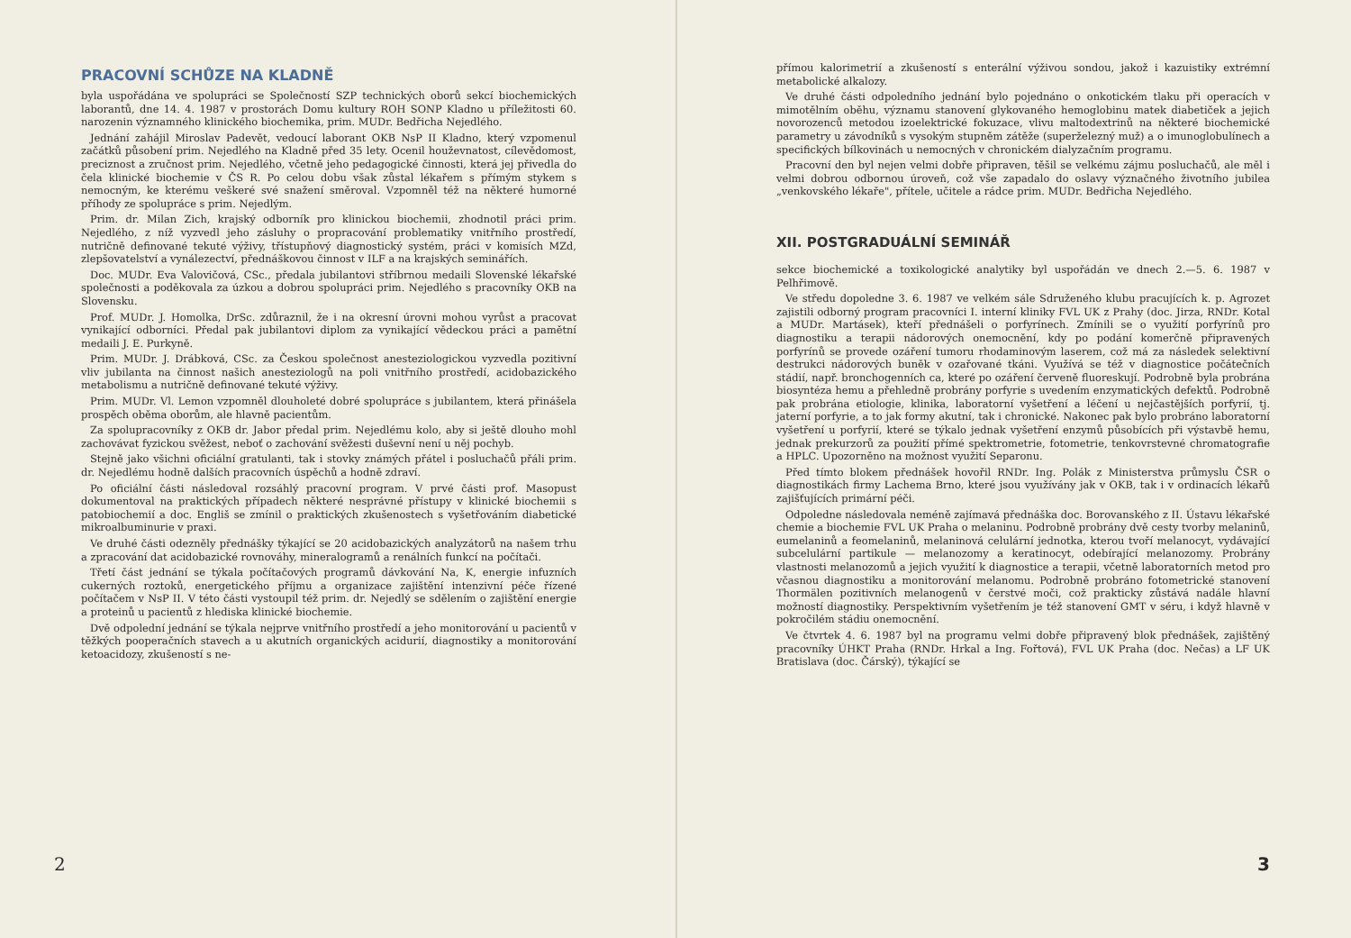PRACOVNÍ SCHŮZE NA KLADNĚ
byla uspořádána ve spolupráci se Společností SZP technických oborů sekcí biochemických laborantů, dne 14. 4. 1987 v prostorách Domu kultury ROH SONP Kladno u příležitosti 60. narozenin významného klinického biochemika, prim. MUDr. Bedřicha Nejedlého.
Jednání zahájil Miroslav Padevět, vedoucí laborant OKB NsP II Kladno, který vzpomenul začátků působení prim. Nejedlého na Kladně před 35 lety. Ocenil houževnatost, cílevědomost, preciznost a zručnost prim. Nejedlého, včetně jeho pedagogické činnosti, která jej přivedla do čela klinické biochemie v ČS R. Po celou dobu však zůstal lékařem s přímým stykem s nemocným, ke kterému veškeré své snažení směroval. Vzpomněl též na některé humorné příhody ze spolupráce s prim. Nejedlým.
Prim. dr. Milan Zich, krajský odborník pro klinickou biochemii, zhodnotil práci prim. Nejedlého, z níž vyzvedl jeho zásluhy o propracování problematiky vnitřního prostředí, nutričně definované tekuté výživy, třístupňový diagnostický systém, práci v komisích MZd, zlepšovatelství a vynálezectví, přednáškovou činnost v ILF a na krajských seminářích.
Doc. MUDr. Eva Valovičová, CSc., předala jubilantovi stříbrnou medaili Slovenské lékařské společnosti a poděkovala za úzkou a dobrou spolupráci prim. Nejedlého s pracovníky OKB na Slovensku.
Prof. MUDr. J. Homolka, DrSc. zdůraznil, že i na okresní úrovni mohou vyrůst a pracovat vynikající odborníci. Předal pak jubilantovi diplom za vynikající vědeckou práci a pamětní medaili J. E. Purkyně.
Prim. MUDr. J. Drábková, CSc. za Českou společnost anesteziologickou vyzvedla pozitivní vliv jubilanta na činnost našich anesteziologů na poli vnitřního prostředí, acidobazického metabolismu a nutričně definované tekuté výživy.
Prim. MUDr. Vl. Lemon vzpomněl dlouholeté dobré spolupráce s jubilantem, která přinášela prospěch oběma oborům, ale hlavně pacientům.
Za spolupracovníky z OKB dr. Jabor předal prim. Nejedlému kolo, aby si ještě dlouho mohl zachovávat fyzickou svěžest, neboť o zachování svěžesti duševní není u něj pochyb.
Stejně jako všichni oficiální gratulanti, tak i stovky známých přátel i posluchačů přáli prim. dr. Nejedlému hodně dalších pracovních úspěchů a hodně zdraví.
Po oficiální části následoval rozsáhlý pracovní program. V prvé části prof. Masopust dokumentoval na praktických případech některé nesprávné přístupy v klinické biochemii s patobiochemií a doc. Engliš se zmínil o praktických zkušenostech s vyšetřováním diabetické mikroalbuminurie v praxi.
Ve druhé části odezněly přednášky týkající se 20 acidobazických analyzátorů na našem trhu a zpracování dat acidobazické rovnováhy, mineralogramů a renálních funkcí na počítači.
Třetí část jednání se týkala počítačových programů dávkování Na, K, energie infuzních cukerných roztoků, energetického příjmu a organizace zajištění intenzivní péče řízené počítačem v NsP II. V této části vystoupil též prim. dr. Nejedlý se sdělením o zajištění energie a proteinů u pacientů z hlediska klinické biochemie.
Dvě odpolední jednání se týkala nejprve vnitřního prostředí a jeho monitorování u pacientů v těžkých pooperačních stavech a u akutních organických acidurií, diagnostiky a monitorování ketoacidozy, zkušeností s ne-
2
přímou kalorimetrií a zkušeností s enterální výživou sondou, jakož i kazuistiky extrémní metabolické alkalozy.
Ve druhé části odpoledního jednání bylo pojednáno o onkotickém tlaku při operacích v mimotělním oběhu, významu stanovení glykovaného hemoglobinu matek diabetiček a jejich novorozenců metodou izoelektrické fokuzace, vlivu maltodextrinů na některé biochemické parametry u závodníků s vysokým stupněm zátěže (superželezný muž) a o imunoglobulínech a specifických bílkovinách u nemocných v chronickém dialyzačním programu.
Pracovní den byl nejen velmi dobře připraven, těšil se velkému zájmu posluchačů, ale měl i velmi dobrou odbornou úroveň, což vše zapadalo do oslavy význačného životního jubilea „venkovského lékaře", přítele, učitele a rádce prim. MUDr. Bedřicha Nejedlého.
XII. POSTGRADUÁLNÍ SEMINÁŘ
sekce biochemické a toxikologické analytiky byl uspořádán ve dnech 2.—5. 6. 1987 v Pelhřimově.
Ve středu dopoledne 3. 6. 1987 ve velkém sále Sdruženého klubu pracujících k. p. Agrozet zajistili odborný program pracovníci I. interní kliniky FVL UK z Prahy (doc. Jirza, RNDr. Kotal a MUDr. Martásek), kteří přednášeli o porfyrínech. Zmínili se o využití porfyrínů pro diagnostiku a terapii nádorových onemocnění, kdy po podání komerčně připravených porfyrínů se provede ozáření tumoru rhodaminovým laserem, což má za následek selektivní destrukci nádorových buněk v ozařované tkáni. Využívá se též v diagnostice počátečních stádií, např. bronchogenních ca, které po ozáření červeně fluoreskují. Podrobně byla probrána biosyntéza hemu a přehledně probrány porfyrie s uvedením enzymatických defektů. Podrobně pak probrána etiologie, klinika, laboratorní vyšetření a léčení u nejčastějších porfyrií, tj. jaterní porfyrie, a to jak formy akutní, tak i chronické. Nakonec pak bylo probráno laboratorní vyšetření u porfyrií, které se týkalo jednak vyšetření enzymů působících při výstavbě hemu, jednak prekurzorů za použití přímé spektrometrie, fotometrie, tenkovrstevné chromatografie a HPLC. Upozorněno na možnost využití Separonu.
Před tímto blokem přednášek hovořil RNDr. Ing. Polák z Ministerstva průmyslu ČSR o diagnostikách firmy Lachema Brno, které jsou využívány jak v OKB, tak i v ordinacích lékařů zajišťujících primární péči.
Odpoledne následovala neméně zajímavá přednáška doc. Borovanského z II. Ústavu lékařské chemie a biochemie FVL UK Praha o melaninu. Podrobně probrány dvě cesty tvorby melaninů, eumelaninů a feomelaninů, melaninová celulární jednotka, kterou tvoří melanocyt, vydávající subcelulární partikule — melanozomy a keratinocyt, odebírající melanozomy. Probrány vlastnosti melanozomů a jejich využití k diagnostice a terapii, včetně laboratorních metod pro včasnou diagnostiku a monitorování melanomu. Podrobně probráno fotometrické stanovení Thormälen pozitivních melanogenů v čerstvé moči, což prakticky zůstává nadále hlavní možností diagnostiky. Perspektivním vyšetřením je též stanovení GMT v séru, i když hlavně v pokročilém stádiu onemocnění.
Ve čtvrtek 4. 6. 1987 byl na programu velmi dobře připravený blok přednášek, zajištěný pracovníky ÚHKT Praha (RNDr. Hrkal a Ing. Fořtová), FVL UK Praha (doc. Nečas) a LF UK Bratislava (doc. Čárský), týkající se
3